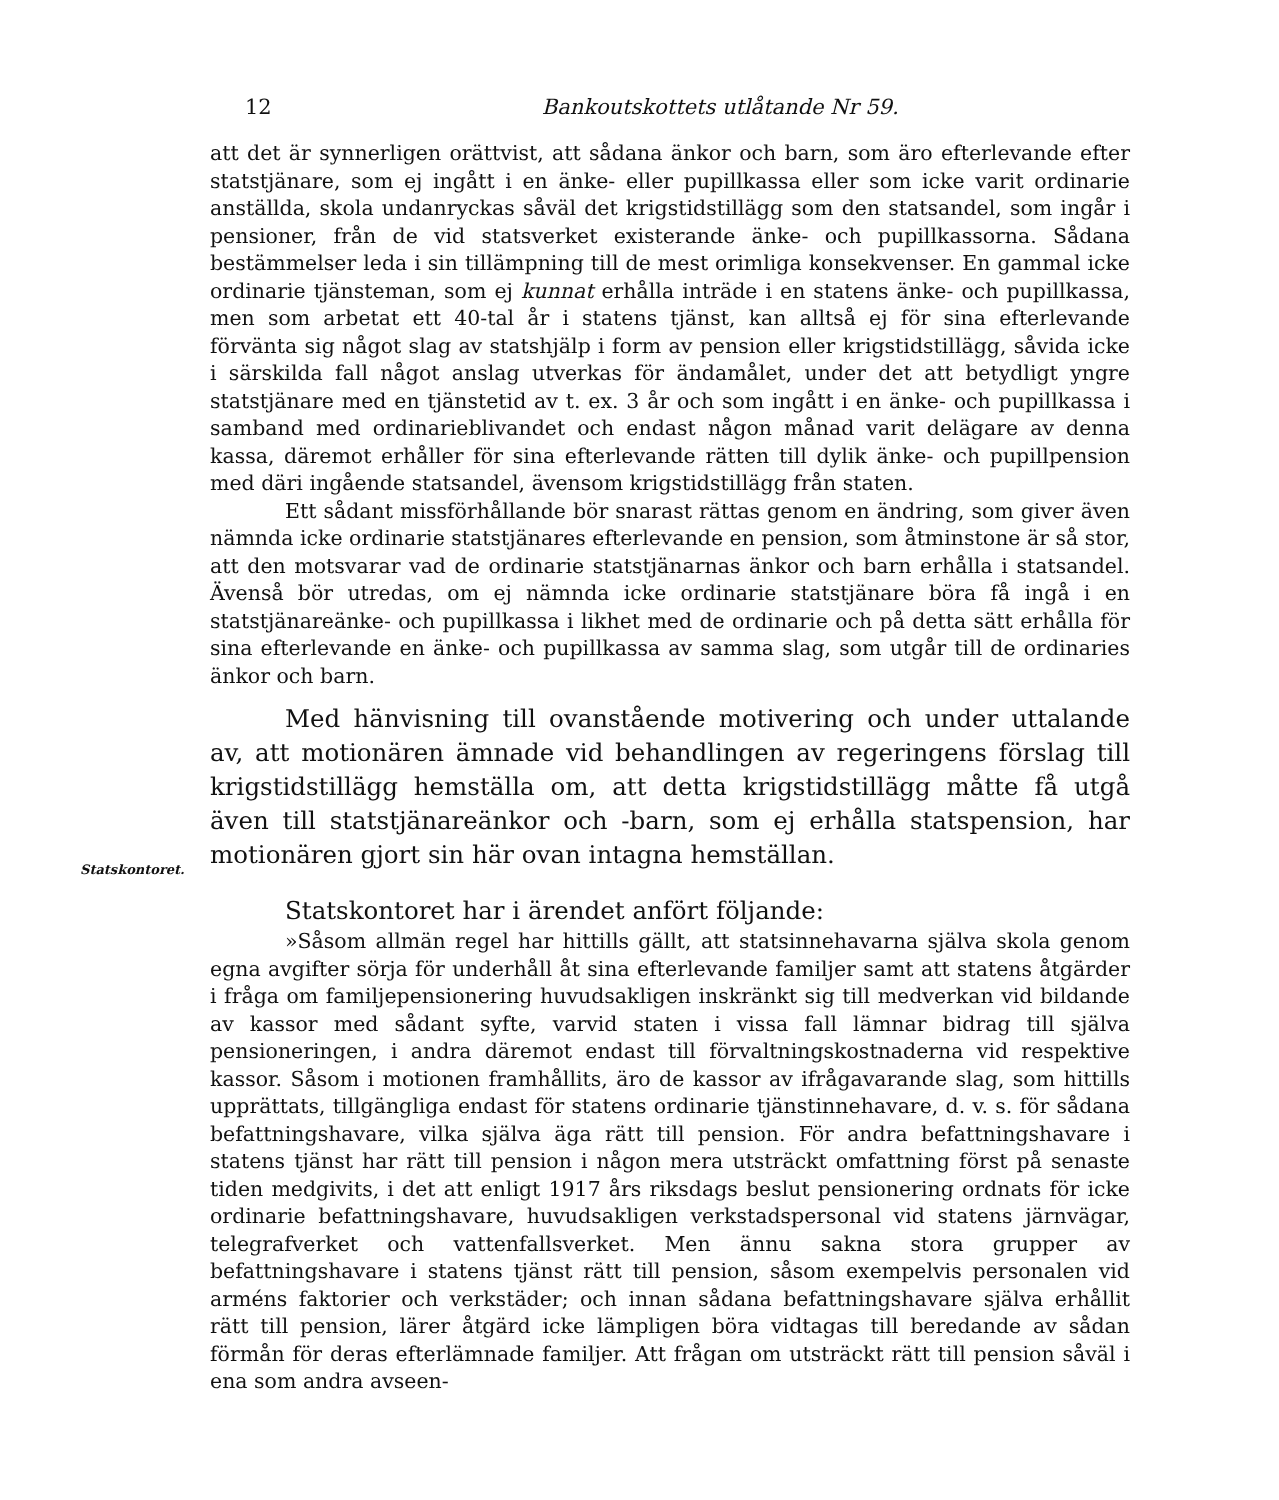12 Bankoutskottets utlåtande Nr 59.
att det är synnerligen orättvist, att sådana änkor och barn, som äro efterlevande efter statstjänare, som ej ingått i en änke- eller pupillkassa eller som icke varit ordinarie anställda, skola undanryckas såväl det krigstidstillägg som den statsandel, som ingår i pensioner, från de vid statsverket existerande änke- och pupillkassorna. Sådana bestämmelser leda i sin tillämpning till de mest orimliga konsekvenser. En gammal icke ordinarie tjänsteman, som ej kunnat erhålla inträde i en statens änke- och pupillkassa, men som arbetat ett 40-tal år i statens tjänst, kan alltså ej för sina efterlevande förvänta sig något slag av statshjälp i form av pension eller krigstidstillägg, såvida icke i särskilda fall något anslag utverkas för ändamålet, under det att betydligt yngre statstjänare med en tjänstetid av t. ex. 3 år och som ingått i en änke- och pupillkassa i samband med ordinarieblivandet och endast någon månad varit delägare av denna kassa, däremot erhåller för sina efterlevande rätten till dylik änke- och pupillpension med däri ingående statsandel, ävensom krigstidstillägg från staten.
Ett sådant missförhållande bör snarast rättas genom en ändring, som giver även nämnda icke ordinarie statstjänares efterlevande en pension, som åtminstone är så stor, att den motsvarar vad de ordinarie statstjänarnas änkor och barn erhålla i statsandel. Ävenså bör utredas, om ej nämnda icke ordinarie statstjänare böra få ingå i en statstjänareänke- och pupillkassa i likhet med de ordinarie och på detta sätt erhålla för sina efterlevande en änke- och pupillkassa av samma slag, som utgår till de ordinaries änkor och barn.
Med hänvisning till ovanstående motivering och under uttalande av, att motionären ämnade vid behandlingen av regeringens förslag till krigstidstillägg hemställa om, att detta krigstidstillägg måtte få utgå även till statstjänareänkor och -barn, som ej erhålla statspension, har motionären gjort sin här ovan intagna hemställan.
Statskontoret har i ärendet anfört följande:
»Såsom allmän regel har hittills gällt, att statsinnehavarna själva skola genom egna avgifter sörja för underhåll åt sina efterlevande familjer samt att statens åtgärder i fråga om familjepensionering huvudsakligen inskränkt sig till medverkan vid bildande av kassor med sådant syfte, varvid staten i vissa fall lämnar bidrag till själva pensioneringen, i andra däremot endast till förvaltningskostnaderna vid respektive kassor. Såsom i motionen framhållits, äro de kassor av ifrågavarande slag, som hittills upprättats, tillgängliga endast för statens ordinarie tjänstinnehavare, d. v. s. för sådana befattningshavare, vilka själva äga rätt till pension. För andra befattningshavare i statens tjänst har rätt till pension i någon mera utsträckt omfattning först på senaste tiden medgivits, i det att enligt 1917 års riksdags beslut pensionering ordnats för icke ordinarie befattningshavare, huvudsakligen verkstadspersonal vid statens järnvägar, telegrafverket och vattenfallsverket. Men ännu sakna stora grupper av befattningshavare i statens tjänst rätt till pension, såsom exempelvis personalen vid arméns faktorier och verkstäder; och innan sådana befattningshavare själva erhållit rätt till pension, lärer åtgärd icke lämpligen böra vidtagas till beredande av sådan förmån för deras efterlämnade familjer. Att frågan om utsträckt rätt till pension såväl i ena som andra avseen-
Statskontoret.